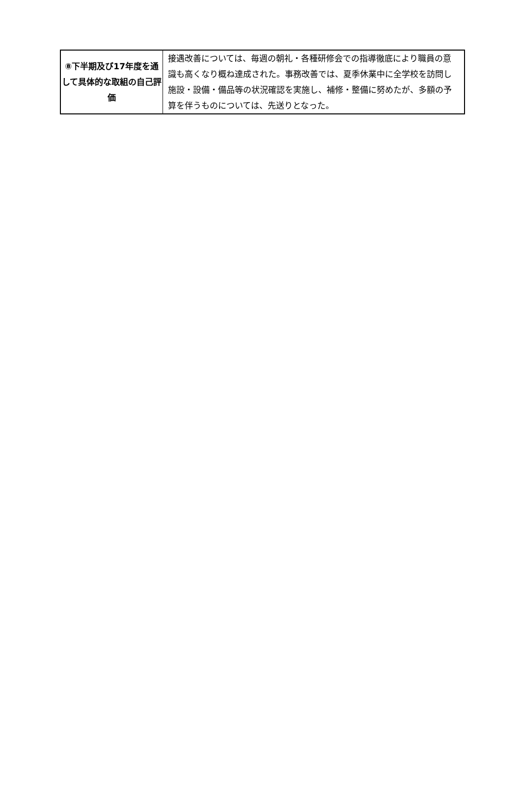| ⑧下半期及び17年度を通して具体的な取組の自己評価 | 接遇改善については、毎週の朝礼・各種研修会での指導徹底により職員の意識も高くなり概ね達成された。事務改善では、夏季休業中に全学校を訪問し施設・設備・備品等の状況確認を実施し、補修・整備に努めたが、多額の予算を伴うものについては、先送りとなった。 |